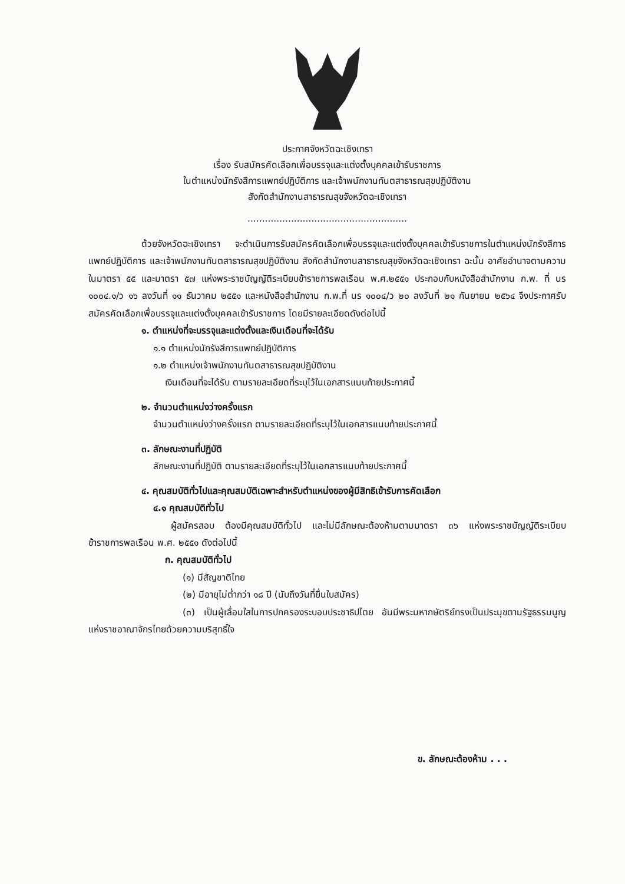ประกาศจังหวัดฉะเชิงเทรา
เรื่อง รับสมัครคัดเลือกเพื่อบรรจุและแต่งตั้งบุคคลเข้ารับราชการ
ในตำแหน่งนักรังสีการแพทย์ปฏิบัติการ และเจ้าพนักงานทันตสาธารณสุขปฏิบัติงาน
สังกัดสำนักงานสาธารณสุขจังหวัดฉะเชิงเทรา
.......................................................
ด้วยจังหวัดฉะเชิงเทรา จะดำเนินการรับสมัครคัดเลือกเพื่อบรรจุและแต่งตั้งบุคคลเข้ารับราชการในตำแหน่งนักรังสีการแพทย์ปฏิบัติการ และเจ้าพนักงานทันตสาธารณสุขปฏิบัติงาน สังกัดสำนักงานสาธารณสุขจังหวัดฉะเชิงเทรา ฉะนั้น อาศัยอำนาจตามความในมาตรา ๕๕ และมาตรา ๕๗ แห่งพระราชบัญญัติระเบียบข้าราชการพลเรือน พ.ศ.๒๕๕๑ ประกอบกับหนังสือสำนักงาน ก.พ. ที่ นร ๑๐๐๔.๑/ว ๑๖ ลงวันที่ ๑๑ ธันวาคม ๒๕๕๑ และหนังสือสำนักงาน ก.พ.ที่ นร ๑๐๐๔/ว ๒๐ ลงวันที่ ๒๑ กันยายน ๒๕๖๔ จึงประกาศรับสมัครคัดเลือกเพื่อบรรจุและแต่งตั้งบุคคลเข้ารับราชการ โดยมีรายละเอียดดังต่อไปนี้
๑. ตำแหน่งที่จะบรรจุและแต่งตั้งและเงินเดือนที่จะได้รับ
๑.๑ ตำแหน่งนักรังสีการแพทย์ปฏิบัติการ
๑.๒ ตำแหน่งเจ้าพนักงานทันตสาธารณสุขปฏิบัติงาน
เงินเดือนที่จะได้รับ ตามรายละเอียดที่ระบุไว้ในเอกสารแนบท้ายประกาศนี้
๒. จำนวนตำแหน่งว่างครั้งแรก
จำนวนตำแหน่งว่างครั้งแรก ตามรายละเอียดที่ระบุไว้ในเอกสารแนบท้ายประกาศนี้
๓. ลักษณะงานที่ปฏิบัติ
ลักษณะงานที่ปฏิบัติ ตามรายละเอียดที่ระบุไว้ในเอกสารแนบท้ายประกาศนี้
๔. คุณสมบัติทั่วไปและคุณสมบัติเฉพาะสำหรับตำแหน่งของผู้มีสิทธิเข้ารับการคัดเลือก
๔.๑ คุณสมบัติทั่วไป
ผู้สมัครสอบ ต้องมีคุณสมบัติทั่วไป และไม่มีลักษณะต้องห้ามตามมาตรา ๓๖ แห่งพระราชบัญญัติระเบียบข้าราชการพลเรือน พ.ศ. ๒๕๕๑ ดังต่อไปนี้
ก. คุณสมบัติทั่วไป
(๑) มีสัญชาติไทย
(๒) มีอายุไม่ต่ำกว่า ๑๘ ปี (นับถึงวันที่ยื่นใบสมัคร)
(๓) เป็นผู้เลื่อมใสในการปกครองระบอบประชาธิปไตย อันมีพระมหากษัตริย์ทรงเป็นประมุขตามรัฐธรรมนูญแห่งราชอาณาจักรไทยด้วยความบริสุทธิ์ใจ
ข. ลักษณะต้องห้าม . . .